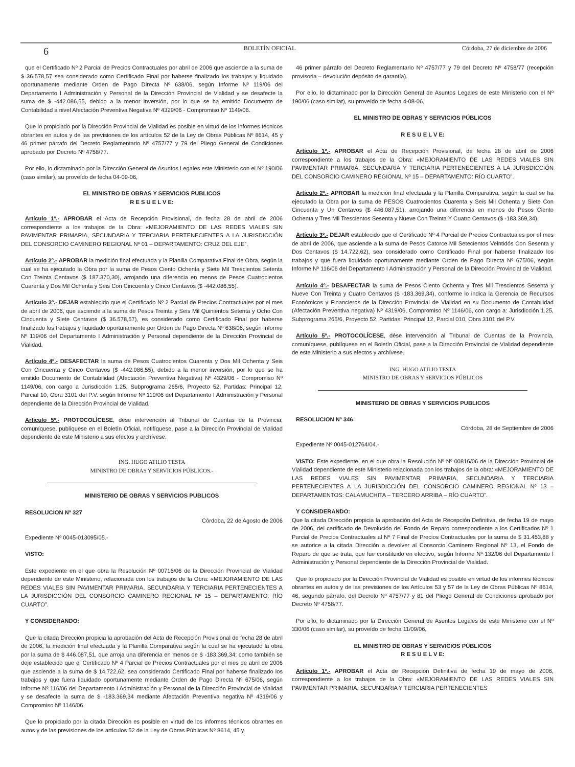6
BOLETÍN OFICIAL Córdoba, 27 de diciembre de 2006
que el Certificado Nº 2 Parcial de Precios Contractuales por abril de 2006 que asciende a la suma de $ 36.578,57 sea considerado como Certificado Final por haberse finalizado los trabajos y liquidado oportunamente mediante Orden de Pago Directa Nº 638/06, según Informe Nº 119/06 del Departamento I Administración y Personal de la Dirección Provincial de Vialidad y se desafecte la suma de $ -442.086,55, debido a la menor inversión, por lo que se ha emitido Documento de Contabilidad a nivel Afectación Preventiva Negativa Nº 4329/06 - Compromiso Nº 1149/06.
Que lo propiciado por la Dirección Provincial de Vialidad es posible en virtud de los informes técnicos obrantes en autos y de las previsiones de los artículos 52 de la Ley de Obras Públicas Nº 8614, 45 y 46 primer párrafo del Decreto Reglamentario Nº 4757/77 y 79 del Pliego General de Condiciones aprobado por Decreto Nº 4758/77.
Por ello, lo dictaminado por la Dirección General de Asuntos Legales este Ministerio con el Nº 190/06 (caso similar), su proveído de fecha 04-09-06,
EL MINISTRO DE OBRAS Y SERVICIOS PUBLICOS
R E S U E L V E:
Artículo 1º.- APROBAR el Acta de Recepción Provisional, de fecha 28 de abril de 2006 correspondiente a los trabajos de la Obra: «MEJORAMIENTO DE LAS REDES VIALES SIN PAVIMENTAR PRIMARIA, SECUNDARIA Y TERCIARIA PERTENECIENTES A LA JURISDICCIÓN DEL CONSORCIO CAMINERO REGIONAL Nº 01 – DEPARTAMENTO: CRUZ DEL EJE”.
Artículo 2º.- APROBAR la medición final efectuada y la Planilla Comparativa Final de Obra, según la cual se ha ejecutado la Obra por la suma de Pesos Ciento Ochenta y Siete Mil Trescientos Setenta Con Treinta Centavos ($ 187.370,30), arrojando una diferencia en menos de Pesos Cuatrocientos Cuarenta y Dos Mil Ochenta y Seis Con Cincuenta y Cinco Centavos ($ -442.086,55).
Artículo 3º.- DEJAR establecido que el Certificado Nº 2 Parcial de Precios Contractuales por el mes de abril de 2006, que asciende a la suma de Pesos Treinta y Seis Mil Quinientos Setenta y Ocho Con Cincuenta y Siete Centavos ($ 36.578,57), es considerado como Certificado Final por haberse finalizado los trabajos y liquidado oportunamente por Orden de Pago Directa Nº 638/06, según Informe Nº 119/06 del Departamento I Administración y Personal dependiente de la Dirección Provincial de Vialidad.
Artículo 4º.- DESAFECTAR la suma de Pesos Cuatrocientos Cuarenta y Dos Mil Ochenta y Seis Con Cincuenta y Cinco Centavos ($ -442.086,55), debido a la menor inversión, por lo que se ha emitido Documento de Contabilidad (Afectación Preventiva Negativa) Nº 4329/06 - Compromiso Nº 1149/06, con cargo a Jurisdicción 1.25, Subprograma 265/6, Proyecto 52, Partidas: Principal 12, Parcial 10, Obra 3101 del P.V. según Informe Nº 119/06 del Departamento I Administración y Personal dependiente de la Dirección Provincial de Vialidad.
Artículo 5º.- PROTOCOLÍCESE, dése intervención al Tribunal de Cuentas de la Provincia, comuníquese, publíquese en el Boletín Oficial, notifíquese, pase a la Dirección Provincial de Vialidad dependiente de este Ministerio a sus efectos y archívese.
ING. HUGO ATILIO TESTA
MINISTRO DE OBRAS Y SERVICIOS PÚBLICOS.-
MINISTERIO DE OBRAS Y SERVICIOS PUBLICOS
RESOLUCION Nº 327
Córdoba, 22 de Agosto de 2006
Expediente Nº 0045-013095/05.-
VISTO:
Este expediente en el que obra la Resolución Nº 00716/06 de la Dirección Provincial de Vialidad dependiente de este Ministerio, relacionada con los trabajos de la Obra: «MEJORAMIENTO DE LAS REDES VIALES SIN PAVIMENTAR PRIMARIA, SECUNDARIA Y TERCIARIA PERTENECIENTES A LA JURISDICCIÓN DEL CONSORCIO CAMINERO REGIONAL Nº 15 – DEPARTAMENTO: RÍO CUARTO”.
Y CONSIDERANDO:
Que la citada Dirección propicia la aprobación del Acta de Recepción Provisional de fecha 28 de abril de 2006, la medición final efectuada y la Planilla Comparativa según la cual se ha ejecutado la obra por la suma de $ 446.087,51, que arroja una diferencia en menos de $ -183.369,34; como también se deje establecido que el Certificado Nº 4 Parcial de Precios Contractuales por el mes de abril de 2006 que asciende a la suma de $ 14.722,62, sea considerado Certificado Final por haberse finalizado los trabajos y que fuera liquidado oportunamente mediante Orden de Pago Directa Nº 675/06, según Informe Nº 116/06 del Departamento I Administración y Personal de la Dirección Provincial de Vialidad y se desafecte la suma de $ -183.369,34 mediante Afectación Preventiva negativa Nº 4319/06 y Compromiso Nº 1146/06.
Que lo propiciado por la citada Dirección es posible en virtud de los informes técnicos obrantes en autos y de las previsiones de los artículos 52 de la Ley de Obras Públicas Nº 8614, 45 y
46 primer párrafo del Decreto Reglamentario Nº 4757/77 y 79 del Decreto Nº 4758/77 (recepción provisoria – devolución depósito de garantía).
Por ello, lo dictaminado por la Dirección General de Asuntos Legales de este Ministerio con el Nº 190/06 (caso similar), su proveído de fecha 4-08-06,
EL MINISTRO DE OBRAS Y SERVICIOS PÚBLICOS
R E S U E L V E:
Artículo 1º.- APROBAR el Acta de Recepción Provisional, de fecha 28 de abril de 2006 correspondiente a los trabajos de la Obra: «MEJORAMIENTO DE LAS REDES VIALES SIN PAVIMENTAR PRIMARIA, SECUNDARIA Y TERCIARIA PERTENECIENTES A LA JURISDICCIÓN DEL CONSORCIO CAMINERO REGIONAL Nº 15 – DEPARTAMENTO: RÍO CUARTO”.
Artículo 2º.- APROBAR la medición final efectuada y la Planilla Comparativa, según la cual se ha ejecutado la Obra por la suma de PESOS Cuatrocientos Cuarenta y Seis Mil Ochenta y Siete Con Cincuenta y Un Centavos ($ 446.087,51), arrojando una diferencia en menos de Pesos Ciento Ochenta y Tres Mil Trescientos Sesenta y Nueve Con Treinta Y Cuatro Centavos ($ -183.369,34).
Artículo 3º.- DEJAR establecido que el Certificado Nº 4 Parcial de Precios Contractuales por el mes de abril de 2006, que asciende a la suma de Pesos Catorce Mil Setecientos Veintidós Con Sesenta y Dos Centavos ($ 14.722,62), sea considerado como Certificado Final por haberse finalizado los trabajos y que fuera liquidado oportunamente mediante Orden de Pago Directa Nº 675/06, según Informe Nº 116/06 del Departamento I Administración y Personal de la Dirección Provincial de Vialidad.
Artículo 4º.- DESAFECTAR la suma de Pesos Ciento Ochenta y Tres Mil Trescientos Sesenta y Nueve Con Treinta y Cuatro Centavos ($ -183.369,34), conforme lo indica la Gerencia de Recursos Económicos y Financieros de la Dirección Provincial de Vialidad en su Documento de Contabilidad (Afectación Preventiva negativa) Nº 4319/06, Compromiso Nº 1146/06, con cargo a: Jurisdicción 1.25, Subprograma 265/6, Proyecto 52, Partidas: Principal 12, Parcial 010, Obra 3101 del P.V.
Artículo 5º.- PROTOCOLÍCESE, dése intervención al Tribunal de Cuentas de la Provincia, comuníquese, publíquese en el Boletín Oficial, pase a la Dirección Provincial de Vialidad dependiente de este Ministerio a sus efectos y archívese.
ING. HUGO ATILIO TESTA
MINISTRO DE OBRAS Y SERVICIOS PÚBLICOS
MINISTERIO DE OBRAS Y SERVICIOS PUBLICOS
RESOLUCION Nº 346
Córdoba, 28 de Septiembre de 2006
Expediente Nº 0045-012764/04.-
VISTO: Este expediente, en el que obra la Resolución Nº Nº 00816/06 de la Dirección Provincial de Vialidad dependiente de este Ministerio relacionada con los trabajos de la obra: «MEJORAMIENTO DE LAS REDES VIALES SIN PAVIMENTAR PRIMARIA, SECUNDARIA Y TERCIARIA PERTENECIENTES A LA JURISDICCIÓN DEL CONSORCIO CAMINERO REGIONAL Nº 13 – DEPARTAMENTOS: CALAMUCHITA – TERCERO ARRIBA – RÍO CUARTO”.
Y CONSIDERANDO:
Que la citada Dirección propicia la aprobación del Acta de Recepción Definitiva, de fecha 19 de mayo de 2006, del certificado de Devolución del Fondo de Reparo correspondiente a los Certificados Nº 1 Parcial de Precios Contractuales al Nº 7 Final de Precios Contractuales por la suma de $ 31.453,88 y se autorice a la citada Dirección a devolver al Consorcio Caminero Regional Nº 13, el Fondo de Reparo de que se trata, que fue constituido en efectivo, según Informe Nº 132/06 del Departamento I Administración y Personal dependiente de la Dirección Provincial de Vialidad.
Que lo propiciado por la Dirección Provincial de Vialidad es posible en virtud de los informes técnicos obrantes en autos y de las previsiones de los Artículos 53 y 57 de la Ley de Obras Públicas Nº 8614, 46, segundo párrafo, del Decreto Nº 4757/77 y 81 del Pliego General de Condiciones aprobado por Decreto Nº 4758/77.
Por ello, lo dictaminado por la Dirección General de Asuntos Legales de este Ministerio con el Nº 330/06 (caso similar), su proveído de fecha 11/09/06,
EL MINISTRO DE OBRAS Y SERVICIOS PÚBLICOS
R E S U E L V E:
Artículo 1º.- APROBAR el Acta de Recepción Definitiva de fecha 19 de mayo de 2006, correspondiente a los trabajos de la Obra: «MEJORAMIENTO DE LAS REDES VIALES SIN PAVIMENTAR PRIMARIA, SECUNDARIA Y TERCIARIA PERTENECIENTES